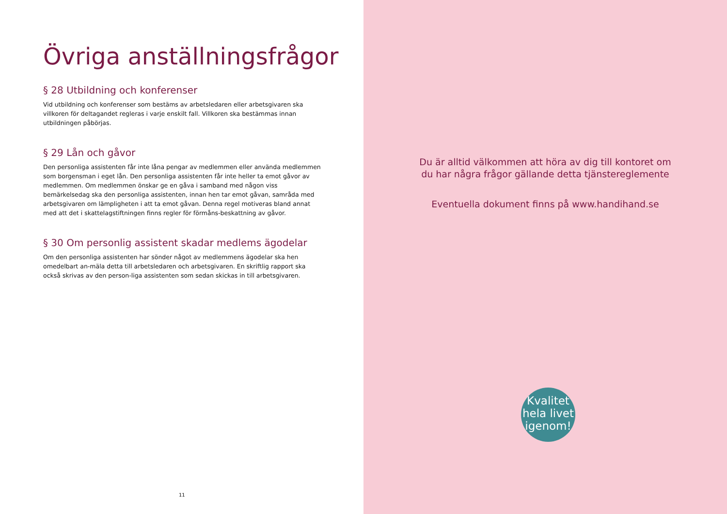Övriga anställningsfrågor
§ 28 Utbildning och konferenser
Vid utbildning och konferenser som bestäms av arbetsledaren eller arbetsgivaren ska villkoren för deltagandet regleras i varje enskilt fall. Villkoren ska bestämmas innan utbildningen påbörjas.
§ 29 Lån och gåvor
Den personliga assistenten får inte låna pengar av medlemmen eller använda medlemmen som borgensman i eget lån. Den personliga assistenten får inte heller ta emot gåvor av medlemmen. Om medlemmen önskar ge en gåva i samband med någon viss bemärkelsedag ska den personliga assistenten, innan hen tar emot gåvan, samråda med arbetsgivaren om lämpligheten i att ta emot gåvan. Denna regel motiveras bland annat med att det i skattelagstiftningen finns regler för förmåns-beskattning av gåvor.
§ 30 Om personlig assistent skadar medlems ägodelar
Om den personliga assistenten har sönder något av medlemmens ägodelar ska hen omedelbart an-mäla detta till arbetsledaren och arbetsgivaren. En skriftlig rapport ska också skrivas av den person-liga assistenten som sedan skickas in till arbetsgivaren.
11
Du är alltid välkommen att höra av dig till kontoret om
du har några frågor gällande detta tjänstereglemente
Eventuella dokument finns på www.handihand.se
Kvalitet
hela livet
igenom!